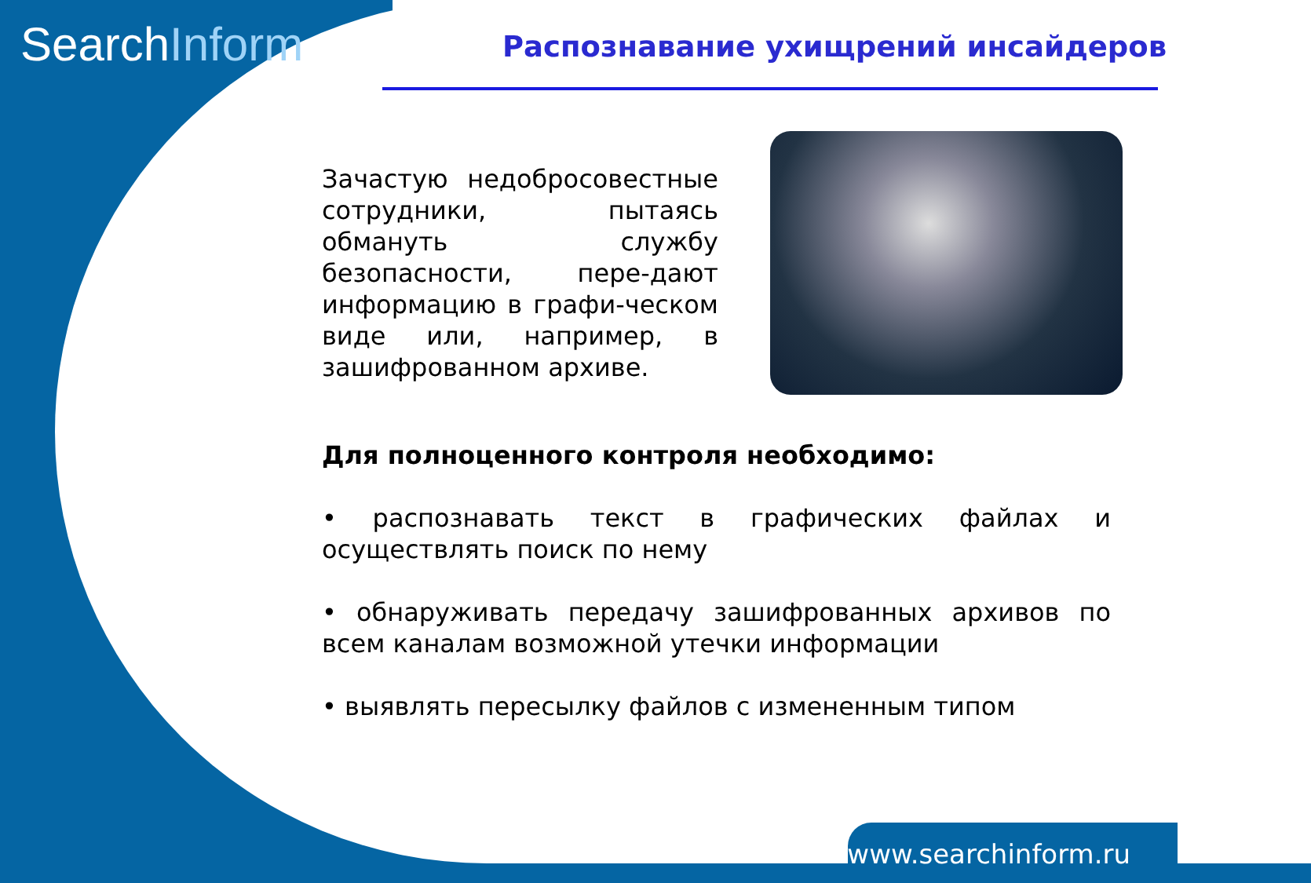SearchInform
Распознавание ухищрений инсайдеров
Зачастую недобросовестные сотрудники, пытаясь обмануть службу безопасности, пере-дают информацию в графи-ческом виде или, например, в зашифрованном архиве.
Для полноценного контроля необходимо:
• распознавать текст в графических файлах и осуществлять поиск по нему
• обнаруживать передачу зашифрованных архивов по всем каналам возможной утечки информации
• выявлять пересылку файлов с измененным типом
www.searchinform.ru